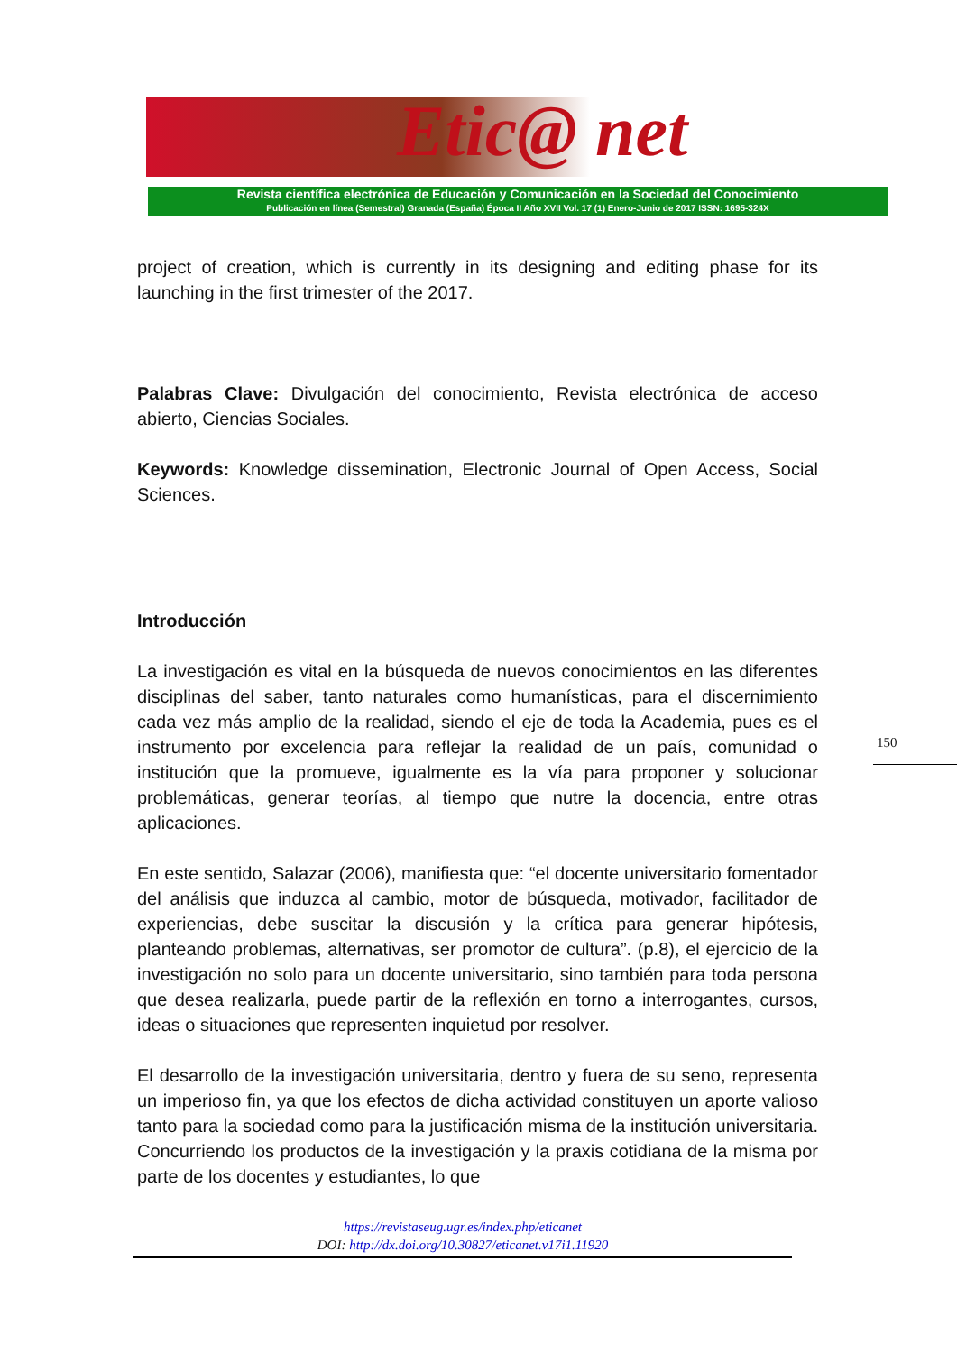Etic@ net
Revista científica electrónica de Educación y Comunicación en la Sociedad del Conocimiento
Publicación en línea (Semestral) Granada (España) Época II Año XVII Vol. 17 (1) Enero-Junio de 2017 ISSN: 1695-324X
project of creation, which is currently in its designing and editing phase for its launching in the first trimester of the 2017.
Palabras Clave: Divulgación del conocimiento, Revista electrónica de acceso abierto, Ciencias Sociales.
Keywords: Knowledge dissemination, Electronic Journal of Open Access, Social Sciences.
Introducción
La investigación es vital en la búsqueda de nuevos conocimientos en las diferentes disciplinas del saber, tanto naturales como humanísticas, para el discernimiento cada vez más amplio de la realidad, siendo el eje de toda la Academia, pues es el instrumento por excelencia para reflejar la realidad de un país, comunidad o institución que la promueve, igualmente es la vía para proponer y solucionar problemáticas, generar teorías, al tiempo que nutre la docencia, entre otras aplicaciones.
En este sentido, Salazar (2006), manifiesta que: “el docente universitario fomentador del análisis que induzca al cambio, motor de búsqueda, motivador, facilitador de experiencias, debe suscitar la discusión y la crítica para generar hipótesis, planteando problemas, alternativas, ser promotor de cultura”. (p.8), el ejercicio de la investigación no solo para un docente universitario, sino también para toda persona que desea realizarla, puede partir de la reflexión en torno a interrogantes, cursos, ideas o situaciones que representen inquietud por resolver.
El desarrollo de la investigación universitaria, dentro y fuera de su seno, representa un imperioso fin, ya que los efectos de dicha actividad constituyen un aporte valioso tanto para la sociedad como para la justificación misma de la institución universitaria. Concurriendo los productos de la investigación y la praxis cotidiana de la misma por parte de los docentes y estudiantes, lo que
150
https://revistaseug.ugr.es/index.php/eticanet
DOI: http://dx.doi.org/10.30827/eticanet.v17i1.11920